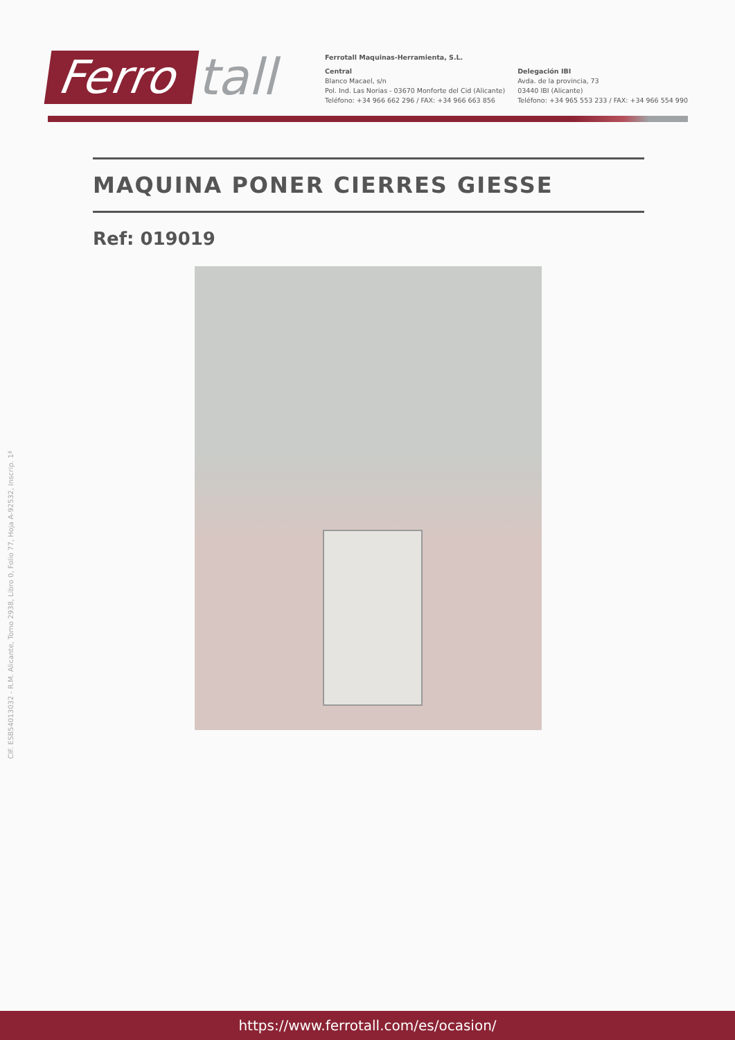Ferro tall
Ferrotall Maquinas-Herramienta, S.L.
Central
Blanco Macael, s/n
Pol. Ind. Las Norias - 03670 Monforte del Cid (Alicante)
Teléfono: +34 966 662 296 / FAX: +34 966 663 856
Delegación IBI
Avda. de la provincia, 73
03440 IBI (Alicante)
Teléfono: +34 965 553 233 / FAX: +34 966 554 990
MAQUINA PONER CIERRES GIESSE
Ref: 019019
CIF. ESB54013032 - R.M. Alicante, Tomo 2938, Libro 0, Folio 77, Hoja A-92532, Inscrip. 1ª
https://www.ferrotall.com/es/ocasion/